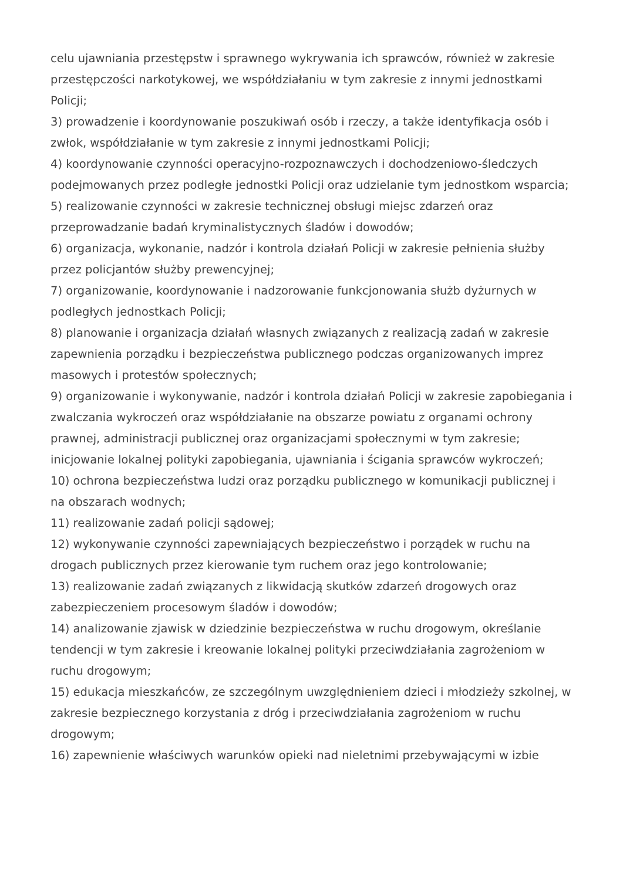celu ujawniania przestępstw i sprawnego wykrywania ich sprawców, również w zakresie przestępczości narkotykowej, we współdziałaniu w tym zakresie z innymi jednostkami Policji;
3) prowadzenie i koordynowanie poszukiwań osób i rzeczy, a także identyfikacja osób i zwłok, współdziałanie w tym zakresie z innymi jednostkami Policji;
4) koordynowanie czynności operacyjno-rozpoznawczych i dochodzeniowo-śledczych podejmowanych przez podległe jednostki Policji oraz udzielanie tym jednostkom wsparcia;
5) realizowanie czynności w zakresie technicznej obsługi miejsc zdarzeń oraz przeprowadzanie badań kryminalistycznych śladów i dowodów;
6) organizacja, wykonanie, nadzór i kontrola działań Policji w zakresie pełnienia służby przez policjantów służby prewencyjnej;
7) organizowanie, koordynowanie i nadzorowanie funkcjonowania służb dyżurnych w podległych jednostkach Policji;
8) planowanie i organizacja działań własnych związanych z realizacją zadań w zakresie zapewnienia porządku i bezpieczeństwa publicznego podczas organizowanych imprez masowych i protestów społecznych;
9) organizowanie i wykonywanie, nadzór i kontrola działań Policji w zakresie zapobiegania i zwalczania wykroczeń oraz współdziałanie na obszarze powiatu z organami ochrony prawnej, administracji publicznej oraz organizacjami społecznymi w tym zakresie; inicjowanie lokalnej polityki zapobiegania, ujawniania i ścigania sprawców wykroczeń;
10) ochrona bezpieczeństwa ludzi oraz porządku publicznego w komunikacji publicznej i na obszarach wodnych;
11) realizowanie zadań policji sądowej;
12) wykonywanie czynności zapewniających bezpieczeństwo i porządek w ruchu na drogach publicznych przez kierowanie tym ruchem oraz jego kontrolowanie;
13) realizowanie zadań związanych z likwidacją skutków zdarzeń drogowych oraz zabezpieczeniem procesowym śladów i dowodów;
14) analizowanie zjawisk w dziedzinie bezpieczeństwa w ruchu drogowym, określanie tendencji w tym zakresie i kreowanie lokalnej polityki przeciwdziałania zagrożeniom w ruchu drogowym;
15) edukacja mieszkańców, ze szczególnym uwzględnieniem dzieci i młodzieży szkolnej, w zakresie bezpiecznego korzystania z dróg i przeciwdziałania zagrożeniom w ruchu drogowym;
16) zapewnienie właściwych warunków opieki nad nieletnimi przebywającymi w izbie